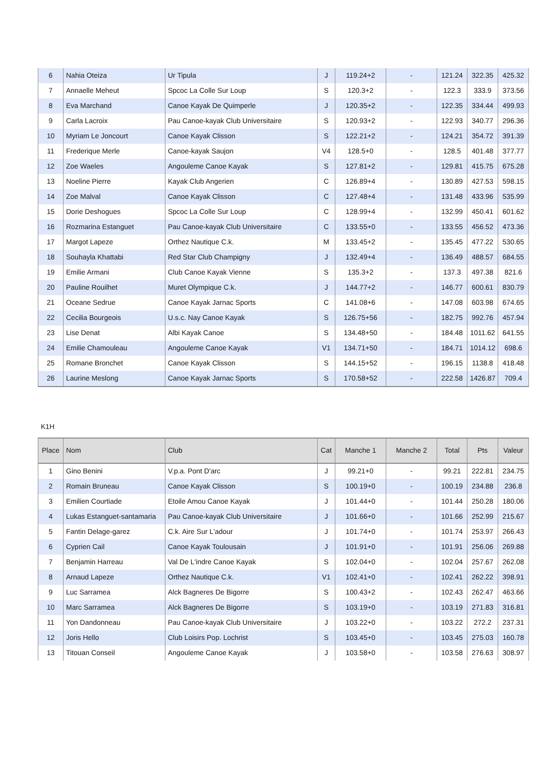| 6 | Nahia Oteiza | Ur Tipula | J | 119.24+2 | - | 121.24 | 322.35 | 425.32 |
| 7 | Annaelle Meheut | Spcoc La Colle Sur Loup | S | 120.3+2 | - | 122.3 | 333.9 | 373.56 |
| 8 | Eva Marchand | Canoe Kayak De Quimperle | J | 120.35+2 | - | 122.35 | 334.44 | 499.93 |
| 9 | Carla Lacroix | Pau Canoe-kayak Club Universitaire | S | 120.93+2 | - | 122.93 | 340.77 | 296.36 |
| 10 | Myriam Le Joncourt | Canoe Kayak Clisson | S | 122.21+2 | - | 124.21 | 354.72 | 391.39 |
| 11 | Frederique Merle | Canoe-kayak Saujon | V4 | 128.5+0 | - | 128.5 | 401.48 | 377.77 |
| 12 | Zoe Waeles | Angouleme Canoe Kayak | S | 127.81+2 | - | 129.81 | 415.75 | 675.28 |
| 13 | Noeline Pierre | Kayak Club Angerien | C | 126.89+4 | - | 130.89 | 427.53 | 598.15 |
| 14 | Zoe Malval | Canoe Kayak Clisson | C | 127.48+4 | - | 131.48 | 433.96 | 535.99 |
| 15 | Dorie Deshogues | Spcoc La Colle Sur Loup | C | 128.99+4 | - | 132.99 | 450.41 | 601.62 |
| 16 | Rozmarina Estanguet | Pau Canoe-kayak Club Universitaire | C | 133.55+0 | - | 133.55 | 456.52 | 473.36 |
| 17 | Margot Lapeze | Orthez Nautique C.k. | M | 133.45+2 | - | 135.45 | 477.22 | 530.65 |
| 18 | Souhayla Khattabi | Red Star Club Champigny | J | 132.49+4 | - | 136.49 | 488.57 | 684.55 |
| 19 | Emilie Armani | Club Canoe Kayak Vienne | S | 135.3+2 | - | 137.3 | 497.38 | 821.6 |
| 20 | Pauline Rouilhet | Muret Olympique C.k. | J | 144.77+2 | - | 146.77 | 600.61 | 830.79 |
| 21 | Oceane Sedrue | Canoe Kayak Jarnac Sports | C | 141.08+6 | - | 147.08 | 603.98 | 674.65 |
| 22 | Cecilia Bourgeois | U.s.c. Nay Canoe Kayak | S | 126.75+56 | - | 182.75 | 992.76 | 457.94 |
| 23 | Lise Denat | Albi Kayak Canoe | S | 134.48+50 | - | 184.48 | 1011.62 | 641.55 |
| 24 | Emilie Chamouleau | Angouleme Canoe Kayak | V1 | 134.71+50 | - | 184.71 | 1014.12 | 698.6 |
| 25 | Romane Bronchet | Canoe Kayak Clisson | S | 144.15+52 | - | 196.15 | 1138.8 | 418.48 |
| 26 | Laurine Meslong | Canoe Kayak Jarnac Sports | S | 170.58+52 | - | 222.58 | 1426.87 | 709.4 |
K1H
| Place | Nom | Club | Cat | Manche 1 | Manche 2 | Total | Pts | Valeur |
| --- | --- | --- | --- | --- | --- | --- | --- | --- |
| 1 | Gino Benini | V.p.a. Pont D'arc | J | 99.21+0 | - | 99.21 | 222.81 | 234.75 |
| 2 | Romain Bruneau | Canoe Kayak Clisson | S | 100.19+0 | - | 100.19 | 234.88 | 236.8 |
| 3 | Emilien Courtiade | Etoile Amou Canoe Kayak | J | 101.44+0 | - | 101.44 | 250.28 | 180.06 |
| 4 | Lukas Estanguet-santamaria | Pau Canoe-kayak Club Universitaire | J | 101.66+0 | - | 101.66 | 252.99 | 215.67 |
| 5 | Fantin Delage-garez | C.k. Aire Sur L'adour | J | 101.74+0 | - | 101.74 | 253.97 | 266.43 |
| 6 | Cyprien Cail | Canoe Kayak Toulousain | J | 101.91+0 | - | 101.91 | 256.06 | 269.88 |
| 7 | Benjamin Harreau | Val De L'indre Canoe Kayak | S | 102.04+0 | - | 102.04 | 257.67 | 262.08 |
| 8 | Arnaud Lapeze | Orthez Nautique C.k. | V1 | 102.41+0 | - | 102.41 | 262.22 | 398.91 |
| 9 | Luc Sarramea | Alck Bagneres De Bigorre | S | 100.43+2 | - | 102.43 | 262.47 | 463.66 |
| 10 | Marc Sarramea | Alck Bagneres De Bigorre | S | 103.19+0 | - | 103.19 | 271.83 | 316.81 |
| 11 | Yon Dandonneau | Pau Canoe-kayak Club Universitaire | J | 103.22+0 | - | 103.22 | 272.2 | 237.31 |
| 12 | Joris Hello | Club Loisirs Pop. Lochrist | S | 103.45+0 | - | 103.45 | 275.03 | 160.78 |
| 13 | Titouan Conseil | Angouleme Canoe Kayak | J | 103.58+0 | - | 103.58 | 276.63 | 308.97 |